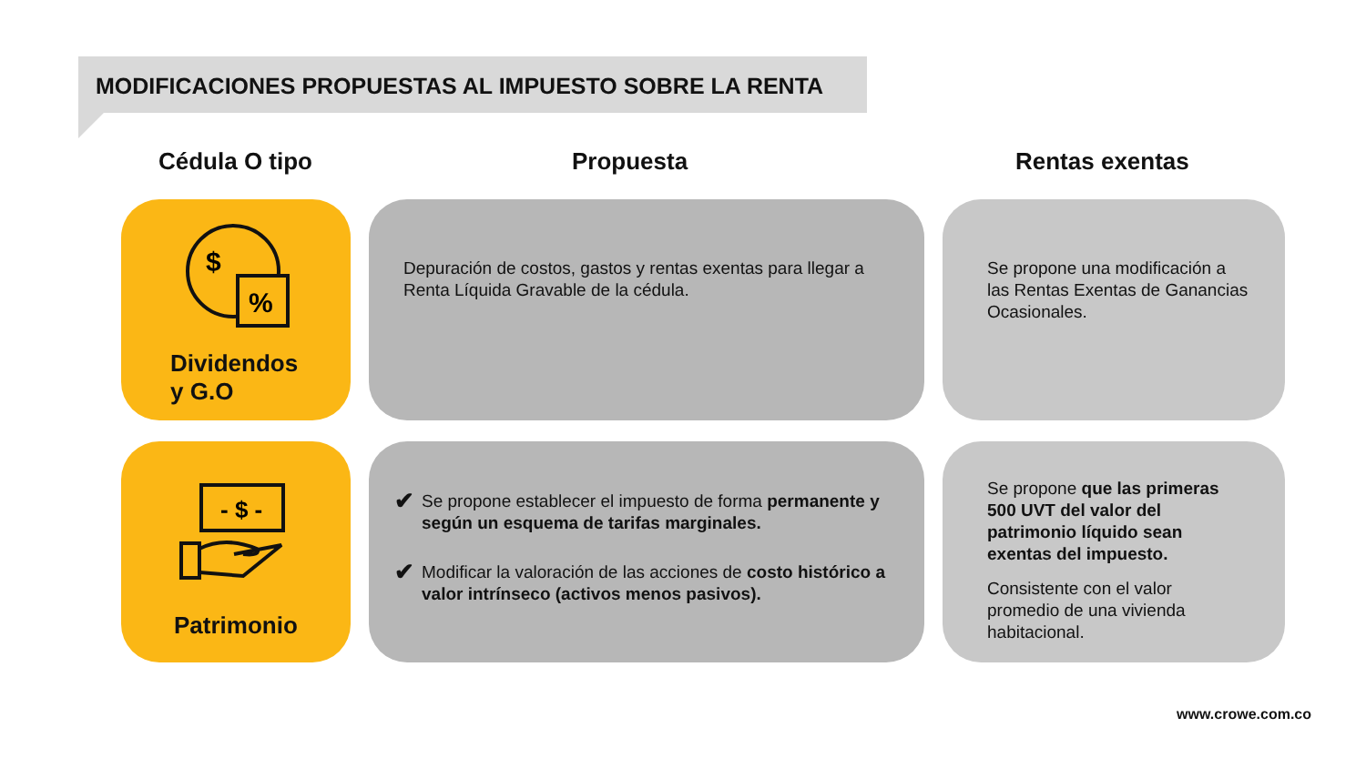MODIFICACIONES PROPUESTAS AL IMPUESTO SOBRE LA RENTA
Cédula O tipo Propuesta Rentas exentas
$
%
Dividendos
y G.O
Depuración de costos, gastos y rentas exentas para llegar a Renta Líquida Gravable de la cédula.
Se propone una modificación a las Rentas Exentas de Ganancias Ocasionales.
- $ -
Patrimonio
✔
Se propone establecer el impuesto de forma permanente y según un esquema de tarifas marginales.
✔
Modificar la valoración de las acciones de costo histórico a valor intrínseco (activos menos pasivos).
Se propone que las primeras 500 UVT del valor del patrimonio líquido sean exentas del impuesto.
Consistente con el valor promedio de una vivienda habitacional.
www.crowe.com.co